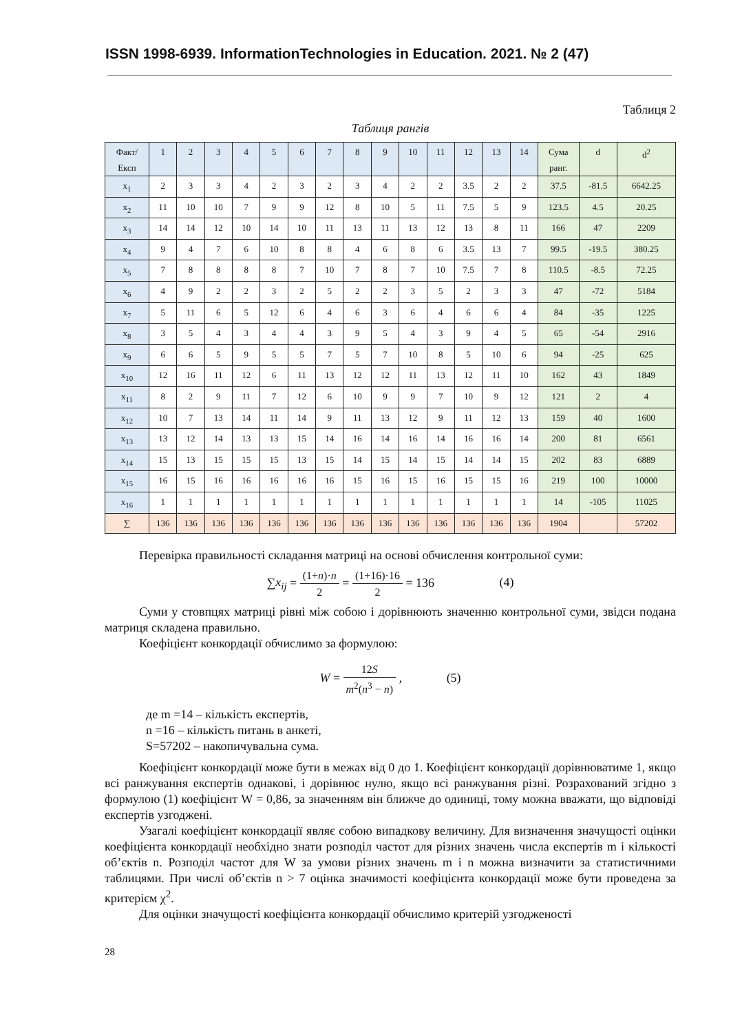ISSN 1998-6939. InformationTechnologies in Education. 2021. № 2 (47)
Таблиця 2
Таблиця рангів
| Факт/ Експ | 1 | 2 | 3 | 4 | 5 | 6 | 7 | 8 | 9 | 10 | 11 | 12 | 13 | 14 | Сума ранг. | d | d<sup>2</sup> |
| x<sub>1</sub> | 2 | 3 | 3 | 4 | 2 | 3 | 2 | 3 | 4 | 2 | 2 | 3.5 | 2 | 2 | 37.5 | -81.5 | 6642.25 |
| x<sub>2</sub> | 11 | 10 | 10 | 7 | 9 | 9 | 12 | 8 | 10 | 5 | 11 | 7.5 | 5 | 9 | 123.5 | 4.5 | 20.25 |
| x<sub>3</sub> | 14 | 14 | 12 | 10 | 14 | 10 | 11 | 13 | 11 | 13 | 12 | 13 | 8 | 11 | 166 | 47 | 2209 |
| x<sub>4</sub> | 9 | 4 | 7 | 6 | 10 | 8 | 8 | 4 | 6 | 8 | 6 | 3.5 | 13 | 7 | 99.5 | -19.5 | 380.25 |
| x<sub>5</sub> | 7 | 8 | 8 | 8 | 8 | 7 | 10 | 7 | 8 | 7 | 10 | 7.5 | 7 | 8 | 110.5 | -8.5 | 72.25 |
| x<sub>6</sub> | 4 | 9 | 2 | 2 | 3 | 2 | 5 | 2 | 2 | 3 | 5 | 2 | 3 | 3 | 47 | -72 | 5184 |
| x<sub>7</sub> | 5 | 11 | 6 | 5 | 12 | 6 | 4 | 6 | 3 | 6 | 4 | 6 | 6 | 4 | 84 | -35 | 1225 |
| x<sub>8</sub> | 3 | 5 | 4 | 3 | 4 | 4 | 3 | 9 | 5 | 4 | 3 | 9 | 4 | 5 | 65 | -54 | 2916 |
| x<sub>9</sub> | 6 | 6 | 5 | 9 | 5 | 5 | 7 | 5 | 7 | 10 | 8 | 5 | 10 | 6 | 94 | -25 | 625 |
| x<sub>10</sub> | 12 | 16 | 11 | 12 | 6 | 11 | 13 | 12 | 12 | 11 | 13 | 12 | 11 | 10 | 162 | 43 | 1849 |
| x<sub>11</sub> | 8 | 2 | 9 | 11 | 7 | 12 | 6 | 10 | 9 | 9 | 7 | 10 | 9 | 12 | 121 | 2 | 4 |
| x<sub>12</sub> | 10 | 7 | 13 | 14 | 11 | 14 | 9 | 11 | 13 | 12 | 9 | 11 | 12 | 13 | 159 | 40 | 1600 |
| x<sub>13</sub> | 13 | 12 | 14 | 13 | 13 | 15 | 14 | 16 | 14 | 16 | 14 | 16 | 16 | 14 | 200 | 81 | 6561 |
| x<sub>14</sub> | 15 | 13 | 15 | 15 | 15 | 13 | 15 | 14 | 15 | 14 | 15 | 14 | 14 | 15 | 202 | 83 | 6889 |
| x<sub>15</sub> | 16 | 15 | 16 | 16 | 16 | 16 | 16 | 15 | 16 | 15 | 16 | 15 | 15 | 16 | 219 | 100 | 10000 |
| x<sub>16</sub> | 1 | 1 | 1 | 1 | 1 | 1 | 1 | 1 | 1 | 1 | 1 | 1 | 1 | 1 | 14 | -105 | 11025 |
| ∑ | 136 | 136 | 136 | 136 | 136 | 136 | 136 | 136 | 136 | 136 | 136 | 136 | 136 | 136 | 1904 | | 57202 |
Перевірка правильності складання матриці на основі обчислення контрольної суми:
∑x<sub>ij</sub> = (1+n)·n 2 = (1+16)·16 2 = 136 (4)
Суми у стовпцях матриці рівні між собою і дорівнюють значенню контрольної суми, звідси подана матриця складена правильно.
Коефіцієнт конкордації обчислимо за формулою:
W = 12S m<sup>2</sup>(n<sup>3</sup> − n) , (5)
де m =14 – кількість експертів,
n =16 – кількість питань в анкеті,
S=57202 – накопичувальна сума.
Коефіцієнт конкордації може бути в межах від 0 до 1. Коефіцієнт конкордації дорівнюватиме 1, якщо всі ранжування експертів однакові, і дорівнює нулю, якщо всі ранжування різні. Розрахований згідно з формулою (1) коефіцієнт W = 0,86, за значенням він ближче до одиниці, тому можна вважати, що відповіді експертів узгоджені.
Узагалі коефіцієнт конкордації являє собою випадкову величину. Для визначення значущості оцінки коефіцієнта конкордації необхідно знати розподіл частот для різних значень числа експертів m і кількості об’єктів n. Розподіл частот для W за умови різних значень m і n можна визначити за статистичними таблицями. При числі об’єктів n > 7 оцінка значимості коефіцієнта конкордації може бути проведена за критерієм χ<sup>2</sup>.
Для оцінки значущості коефіцієнта конкордації обчислимо критерій узгодженості
28